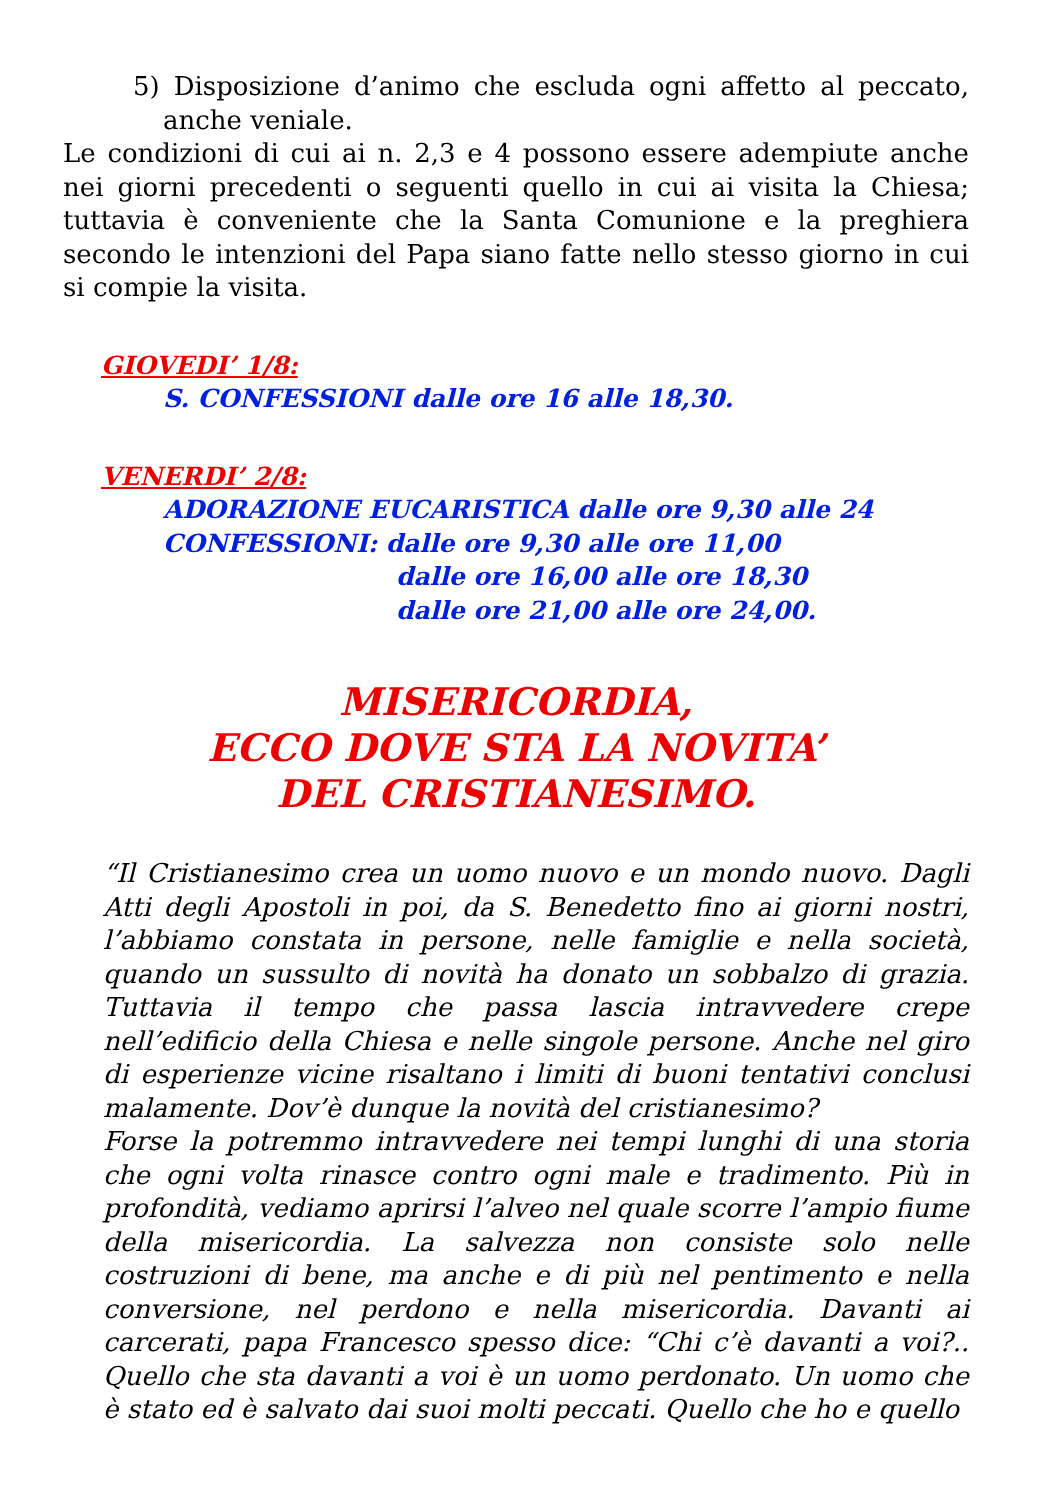5) Disposizione d’animo che escluda ogni affetto al peccato, anche veniale.
Le condizioni di cui ai n. 2,3 e 4 possono essere adempiute anche nei giorni precedenti o seguenti quello in cui ai visita la Chiesa; tuttavia è conveniente che la Santa Comunione e la preghiera secondo le intenzioni del Papa siano fatte nello stesso giorno in cui si compie la visita.
GIOVEDI’ 1/8:
S. CONFESSIONI dalle ore 16 alle 18,30.
VENERDI’ 2/8:
ADORAZIONE EUCARISTICA dalle ore 9,30 alle 24
CONFESSIONI: dalle ore 9,30 alle ore 11,00
dalle ore 16,00 alle ore 18,30
dalle ore 21,00 alle ore 24,00.
MISERICORDIA,
ECCO DOVE STA LA NOVITA’
DEL CRISTIANESIMO.
“Il Cristianesimo crea un uomo nuovo e un mondo nuovo. Dagli Atti degli Apostoli in poi, da S. Benedetto fino ai giorni nostri, l’abbiamo constata in persone, nelle famiglie e nella società, quando un sussulto di novità ha donato un sobbalzo di grazia. Tuttavia il tempo che passa lascia intravvedere crepe nell’edificio della Chiesa e nelle singole persone. Anche nel giro di esperienze vicine risaltano i limiti di buoni tentativi conclusi malamente. Dov’è dunque la novità del cristianesimo?
Forse la potremmo intravvedere nei tempi lunghi di una storia che ogni volta rinasce contro ogni male e tradimento. Più in profondità, vediamo aprirsi l’alveo nel quale scorre l’ampio fiume della misericordia. La salvezza non consiste solo nelle costruzioni di bene, ma anche e di più nel pentimento e nella conversione, nel perdono e nella misericordia. Davanti ai carcerati, papa Francesco spesso dice: “Chi c’è davanti a voi?.. Quello che sta davanti a voi è un uomo perdonato. Un uomo che è stato ed è salvato dai suoi molti peccati. Quello che ho e quello